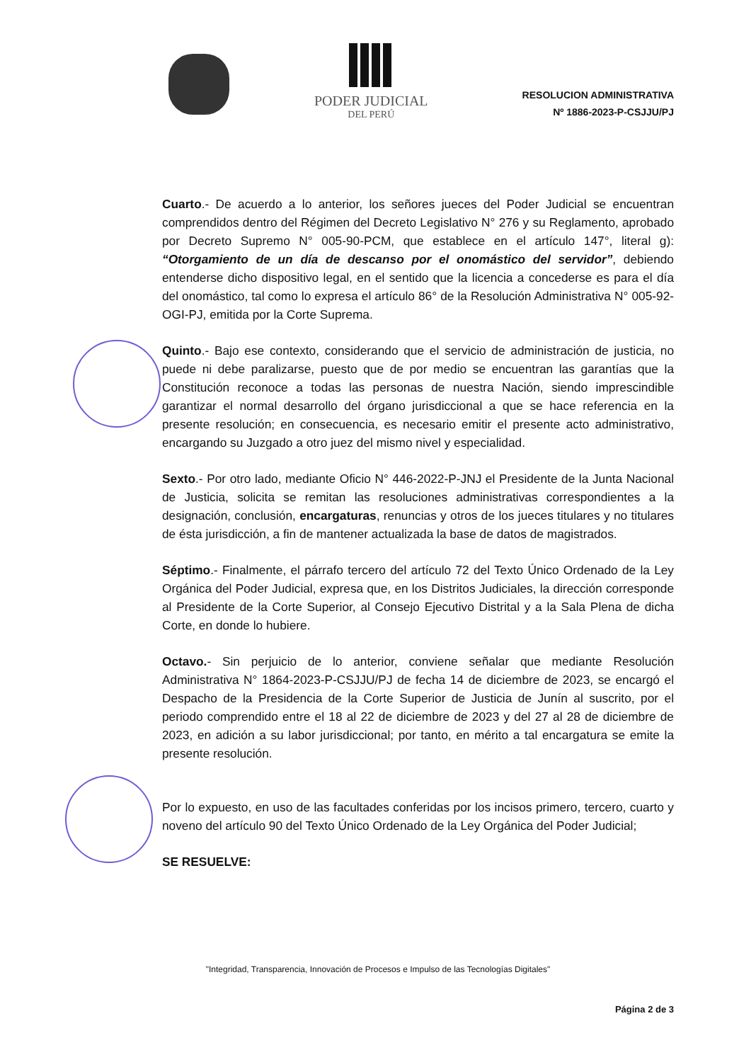PODER JUDICIAL
DEL PERÚ
RESOLUCION ADMINISTRATIVA
Nº 1886-2023-P-CSJJU/PJ
Cuarto.- De acuerdo a lo anterior, los señores jueces del Poder Judicial se encuentran comprendidos dentro del Régimen del Decreto Legislativo N° 276 y su Reglamento, aprobado por Decreto Supremo N° 005-90-PCM, que establece en el artículo 147°, literal g): “Otorgamiento de un día de descanso por el onomástico del servidor”, debiendo entenderse dicho dispositivo legal, en el sentido que la licencia a concederse es para el día del onomástico, tal como lo expresa el artículo 86° de la Resolución Administrativa N° 005-92-OGI-PJ, emitida por la Corte Suprema.
Quinto.- Bajo ese contexto, considerando que el servicio de administración de justicia, no puede ni debe paralizarse, puesto que de por medio se encuentran las garantías que la Constitución reconoce a todas las personas de nuestra Nación, siendo imprescindible garantizar el normal desarrollo del órgano jurisdiccional a que se hace referencia en la presente resolución; en consecuencia, es necesario emitir el presente acto administrativo, encargando su Juzgado a otro juez del mismo nivel y especialidad.
Sexto.- Por otro lado, mediante Oficio N° 446-2022-P-JNJ el Presidente de la Junta Nacional de Justicia, solicita se remitan las resoluciones administrativas correspondientes a la designación, conclusión, encargaturas, renuncias y otros de los jueces titulares y no titulares de ésta jurisdicción, a fin de mantener actualizada la base de datos de magistrados.
Séptimo.- Finalmente, el párrafo tercero del artículo 72 del Texto Único Ordenado de la Ley Orgánica del Poder Judicial, expresa que, en los Distritos Judiciales, la dirección corresponde al Presidente de la Corte Superior, al Consejo Ejecutivo Distrital y a la Sala Plena de dicha Corte, en donde lo hubiere.
Octavo.- Sin perjuicio de lo anterior, conviene señalar que mediante Resolución Administrativa N° 1864-2023-P-CSJJU/PJ de fecha 14 de diciembre de 2023, se encargó el Despacho de la Presidencia de la Corte Superior de Justicia de Junín al suscrito, por el periodo comprendido entre el 18 al 22 de diciembre de 2023 y del 27 al 28 de diciembre de 2023, en adición a su labor jurisdiccional; por tanto, en mérito a tal encargatura se emite la presente resolución.
Por lo expuesto, en uso de las facultades conferidas por los incisos primero, tercero, cuarto y noveno del artículo 90 del Texto Único Ordenado de la Ley Orgánica del Poder Judicial;
SE RESUELVE:
"Integridad, Transparencia, Innovación de Procesos e Impulso de las Tecnologías Digitales"
Página 2 de 3